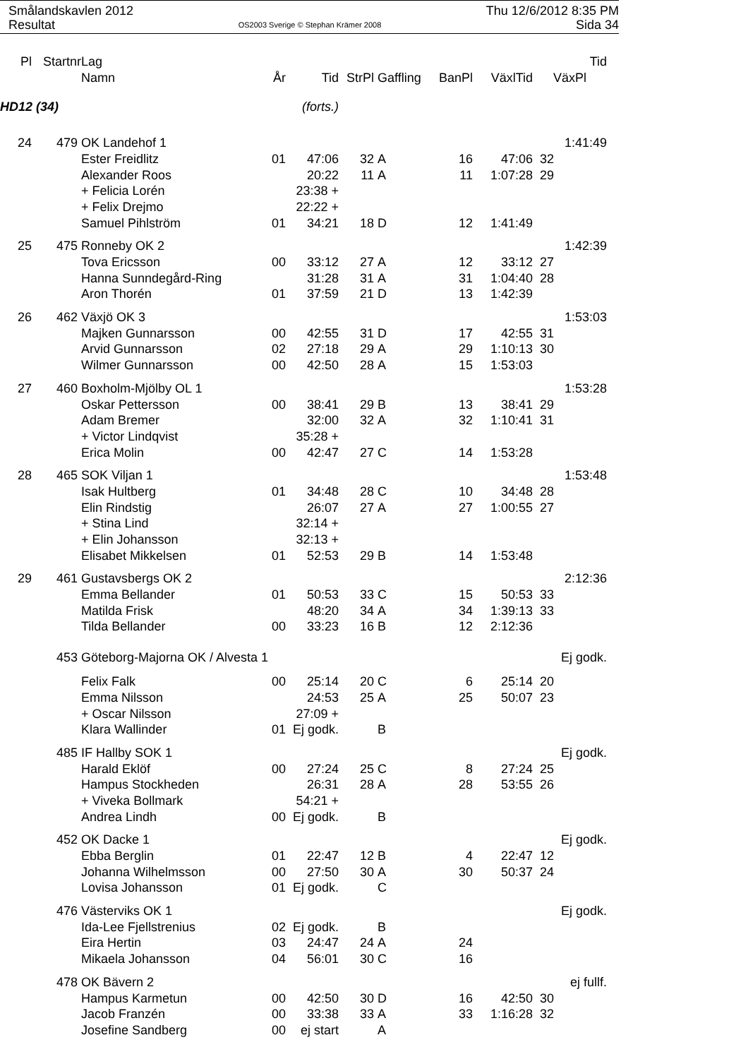Smålandskavlen 2012
Resultat
OS2003 Sverige © Stephan Krämer 2008
Thu 12/6/2012 8:35 PM
Sida 34
| Pl | Startnr | Lag | | | | | | | Tid |
| --- | --- | --- | --- | --- | --- | --- | --- | --- | --- |
| | | Namn | År | Tid | StrPl | Gaffling | BanPl | VäxlTid | VäxPl |
| HD12 (34) | | | | (forts.) | | | | | |
| 24 | 479 | OK Landehof 1 | | | | | | | 1:41:49 |
| | | Ester Freidlitz | 01 | 47:06 | 32 | A | 16 | 47:06 | 32 |
| | | Alexander Roos | | 20:22 | 11 | A | 11 | 1:07:28 | 29 |
| | | + Felicia Lorén | | 23:38 + | | | | | |
| | | + Felix Drejmo | | 22:22 + | | | | | |
| | | Samuel Pihlström | 01 | 34:21 | 18 | D | 12 | 1:41:49 | |
| 25 | 475 | Ronneby OK 2 | | | | | | | 1:42:39 |
| | | Tova Ericsson | 00 | 33:12 | 27 | A | 12 | 33:12 | 27 |
| | | Hanna Sunndegård-Ring | | 31:28 | 31 | A | 31 | 1:04:40 | 28 |
| | | Aron Thorén | 01 | 37:59 | 21 | D | 13 | 1:42:39 | |
| 26 | 462 | Växjö OK 3 | | | | | | | 1:53:03 |
| | | Majken Gunnarsson | 00 | 42:55 | 31 | D | 17 | 42:55 | 31 |
| | | Arvid Gunnarsson | 02 | 27:18 | 29 | A | 29 | 1:10:13 | 30 |
| | | Wilmer Gunnarsson | 00 | 42:50 | 28 | A | 15 | 1:53:03 | |
| 27 | 460 | Boxholm-Mjölby OL 1 | | | | | | | 1:53:28 |
| | | Oskar Pettersson | 00 | 38:41 | 29 | B | 13 | 38:41 | 29 |
| | | Adam Bremer | | 32:00 | 32 | A | 32 | 1:10:41 | 31 |
| | | + Victor Lindqvist | | 35:28 + | | | | | |
| | | Erica Molin | 00 | 42:47 | 27 | C | 14 | 1:53:28 | |
| 28 | 465 | SOK Viljan 1 | | | | | | | 1:53:48 |
| | | Isak Hultberg | 01 | 34:48 | 28 | C | 10 | 34:48 | 28 |
| | | Elin Rindstig | | 26:07 | 27 | A | 27 | 1:00:55 | 27 |
| | | + Stina Lind | | 32:14 + | | | | | |
| | | + Elin Johansson | | 32:13 + | | | | | |
| | | Elisabet Mikkelsen | 01 | 52:53 | 29 | B | 14 | 1:53:48 | |
| 29 | 461 | Gustavsbergs OK 2 | | | | | | | 2:12:36 |
| | | Emma Bellander | 01 | 50:53 | 33 | C | 15 | 50:53 | 33 |
| | | Matilda Frisk | | 48:20 | 34 | A | 34 | 1:39:13 | 33 |
| | | Tilda Bellander | 00 | 33:23 | 16 | B | 12 | 2:12:36 | |
| | 453 | Göteborg-Majorna OK / Alvesta 1 | | | | | | | Ej godk. |
| | | Felix Falk | 00 | 25:14 | 20 | C | 6 | 25:14 | 20 |
| | | Emma Nilsson | | 24:53 | 25 | A | 25 | 50:07 | 23 |
| | | + Oscar Nilsson | | 27:09 + | | | | | |
| | | Klara Wallinder | 01 | Ej godk. | | B | | | |
| | 485 | IF Hallby SOK 1 | | | | | | | Ej godk. |
| | | Harald Eklöf | 00 | 27:24 | 25 | C | 8 | 27:24 | 25 |
| | | Hampus Stockheden | | 26:31 | 28 | A | 28 | 53:55 | 26 |
| | | + Viveka Bollmark | | 54:21 + | | | | | |
| | | Andrea Lindh | 00 | Ej godk. | | B | | | |
| | 452 | OK Dacke 1 | | | | | | | Ej godk. |
| | | Ebba Berglin | 01 | 22:47 | 12 | B | 4 | 22:47 | 12 |
| | | Johanna Wilhelmsson | 00 | 27:50 | 30 | A | 30 | 50:37 | 24 |
| | | Lovisa Johansson | 01 | Ej godk. | | C | | | |
| | 476 | Västerviks OK 1 | | | | | | | Ej godk. |
| | | Ida-Lee Fjellstrenius | 02 | Ej godk. | | B | | | |
| | | Eira Hertin | 03 | 24:47 | 24 | A | 24 | | |
| | | Mikaela Johansson | 04 | 56:01 | 30 | C | 16 | | |
| | 478 | OK Bävern 2 | | | | | | | ej fullf. |
| | | Hampus Karmetun | 00 | 42:50 | 30 | D | 16 | 42:50 | 30 |
| | | Jacob Franzén | 00 | 33:38 | 33 | A | 33 | 1:16:28 | 32 |
| | | Josefine Sandberg | 00 | ej start | | A | | | |